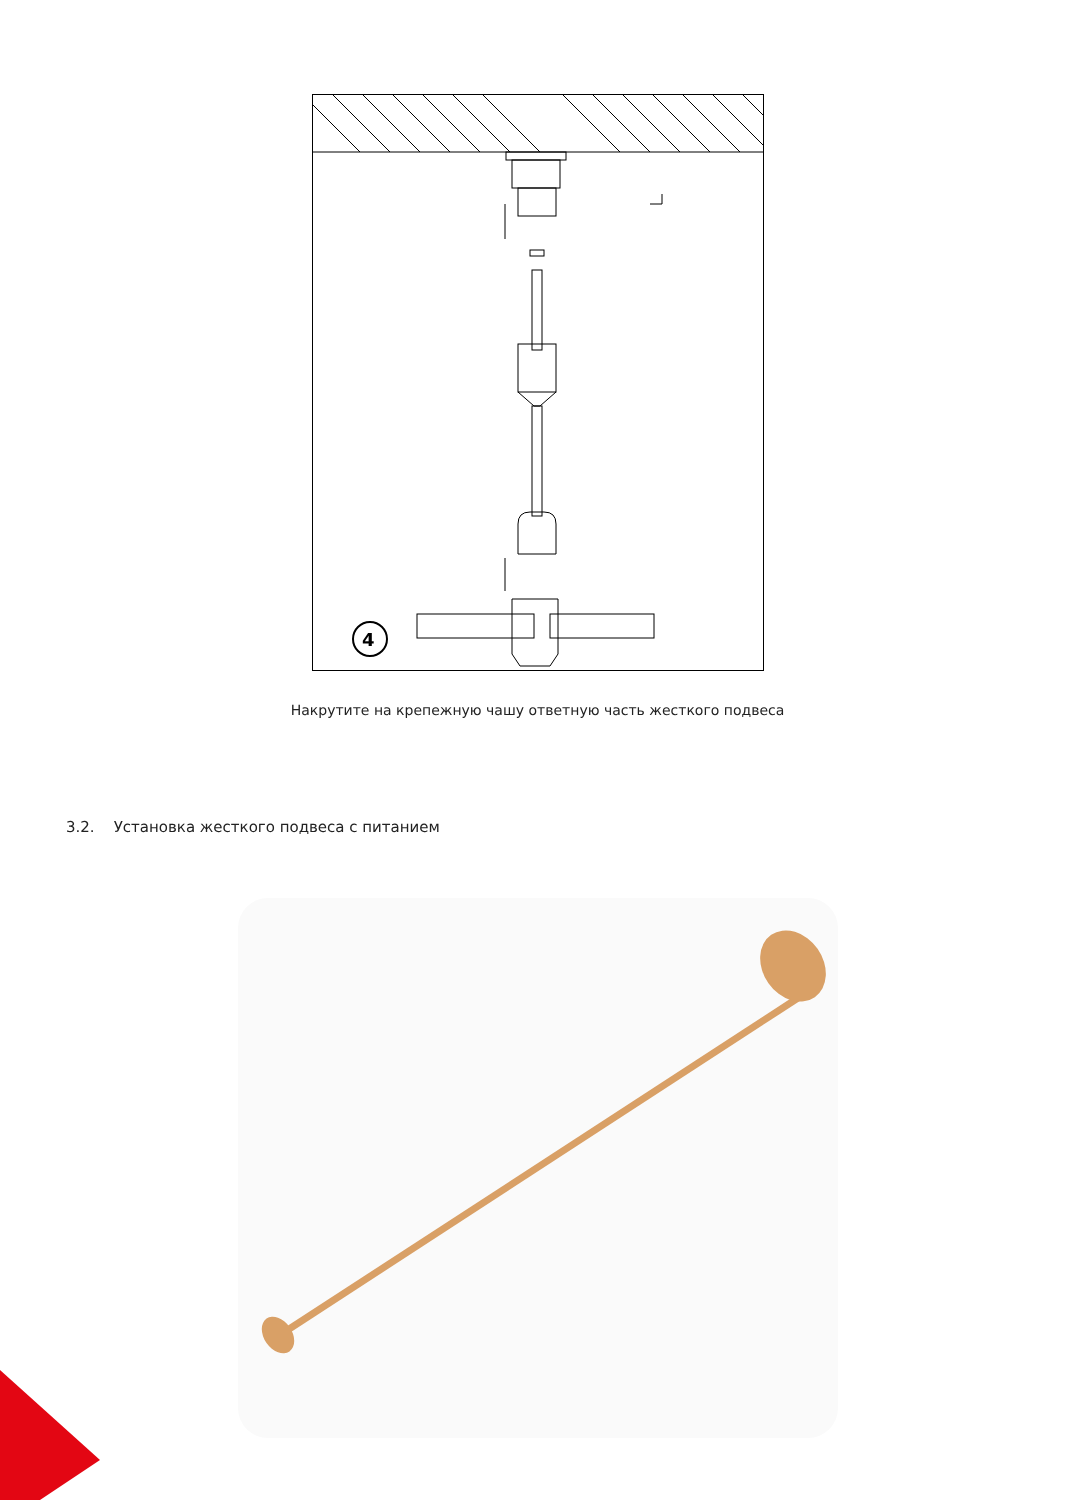4
Накрутите на крепежную чашу ответную часть жесткого подвеса
3.2. Установка жесткого подвеса с питанием